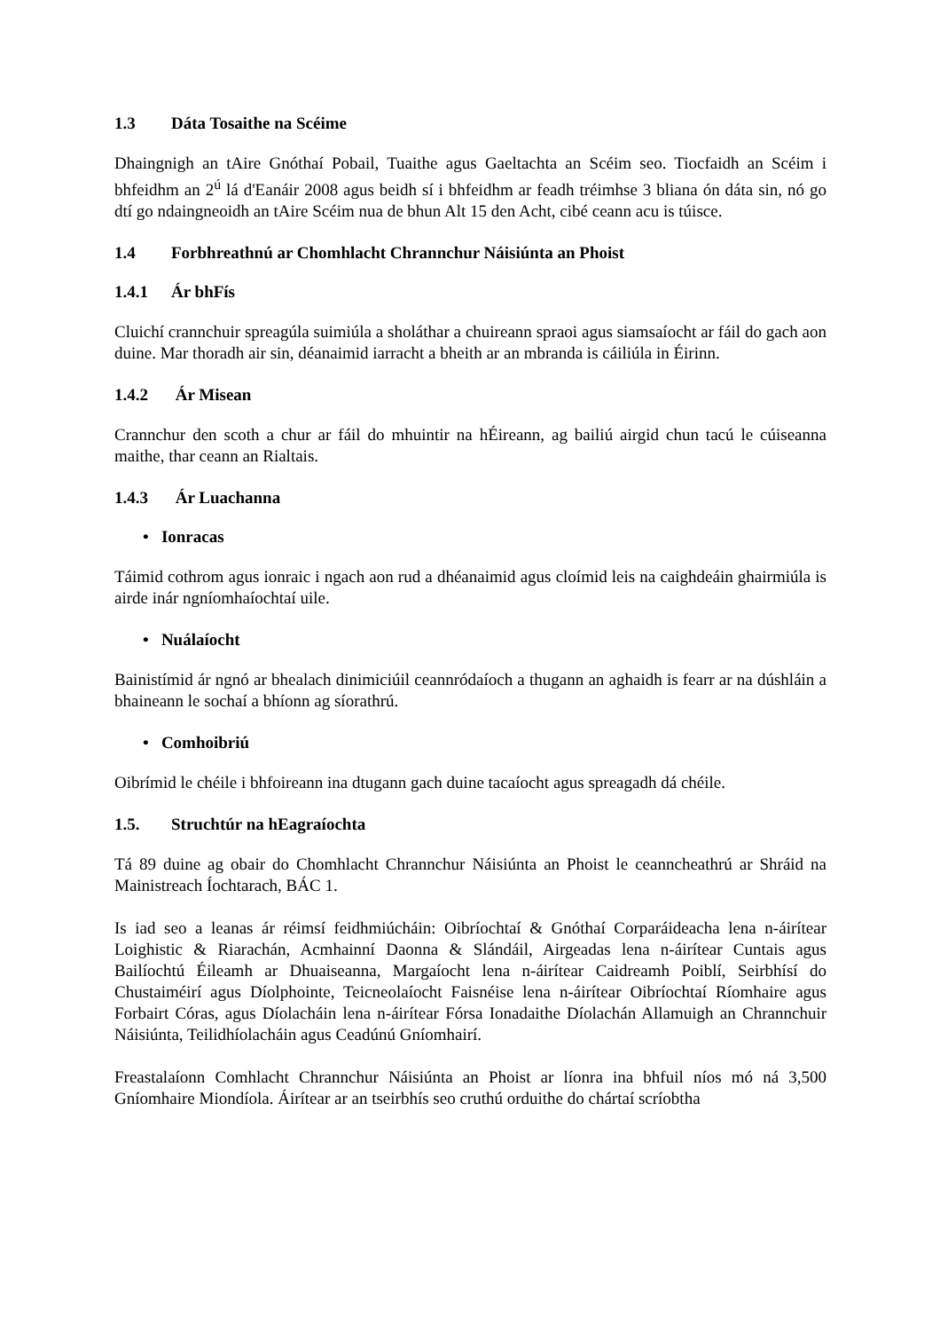1.3 Dáta Tosaithe na Scéime
Dhaingnigh an tAire Gnóthaí Pobail, Tuaithe agus Gaeltachta an Scéim seo. Tiocfaidh an Scéim i bhfeidhm an 2<sup>ú</sup> lá d'Eanáir 2008 agus beidh sí i bhfeidhm ar feadh tréimhse 3 bliana ón dáta sin, nó go dtí go ndaingneoidh an tAire Scéim nua de bhun Alt 15 den Acht, cibé ceann acu is túisce.
1.4 Forbhreathnú ar Chomhlacht Chrannchur Náisiúnta an Phoist
1.4.1 Ár bhFís
Cluichí crannchuir spreagúla suimiúla a sholáthar a chuireann spraoi agus siamsaíocht ar fáil do gach aon duine. Mar thoradh air sin, déanaimid iarracht a bheith ar an mbranda is cáiliúla in Éirinn.
1.4.2 Ár Misean
Crannchur den scoth a chur ar fáil do mhuintir na hÉireann, ag bailiú airgid chun tacú le cúiseanna maithe, thar ceann an Rialtais.
1.4.3 Ár Luachanna
• Ionracas
Táimid cothrom agus ionraic i ngach aon rud a dhéanaimid agus cloímid leis na caighdeáin ghairmiúla is airde inár ngníomhaíochtaí uile.
• Nuálaíocht
Bainistímid ár ngnó ar bhealach dinimiciúil ceannródaíoch a thugann an aghaidh is fearr ar na dúshláin a bhaineann le sochaí a bhíonn ag síorathrú.
• Comhoibriú
Oibrímid le chéile i bhfoireann ina dtugann gach duine tacaíocht agus spreagadh dá chéile.
1.5. Struchtúr na hEagraíochta
Tá 89 duine ag obair do Chomhlacht Chrannchur Náisiúnta an Phoist le ceanncheathrú ar Shráid na Mainistreach Íochtarach, BÁC 1.
Is iad seo a leanas ár réimsí feidhmiúcháin: Oibríochtaí & Gnóthaí Corparáideacha lena n-áirítear Loighistic & Riarachán, Acmhainní Daonna & Slándáil, Airgeadas lena n-áirítear Cuntais agus Bailíochtú Éileamh ar Dhuaiseanna, Margaíocht lena n-áirítear Caidreamh Poiblí, Seirbhísí do Chustaiméirí agus Díolphointe, Teicneolaíocht Faisnéise lena n-áirítear Oibríochtaí Ríomhaire agus Forbairt Córas, agus Díolacháin lena n-áirítear Fórsa Ionadaithe Díolachán Allamuigh an Chrannchuir Náisiúnta, Teilidhíolacháin agus Ceadúnú Gníomhairí.
Freastalaíonn Comhlacht Chrannchur Náisiúnta an Phoist ar líonra ina bhfuil níos mó ná 3,500 Gníomhaire Miondíola. Áirítear ar an tseirbhís seo cruthú orduithe do chártaí scríobtha